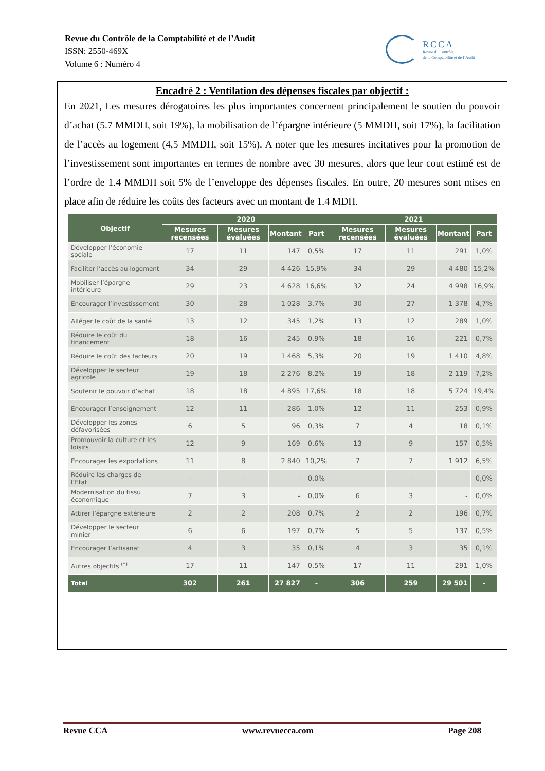Revue du Contrôle de la Comptabilité et de l’Audit
ISSN: 2550-469X
Volume 6 : Numéro 4
RCCA
Revue du Contrôle
de la Comptabilité et de l’Audit
Encadré 2 : Ventilation des dépenses fiscales par objectif :
En 2021, Les mesures dérogatoires les plus importantes concernent principalement le soutien du pouvoir d’achat (5.7 MMDH, soit 19%), la mobilisation de l’épargne intérieure (5 MMDH, soit 17%), la facilitation de l’accès au logement (4,5 MMDH, soit 15%). A noter que les mesures incitatives pour la promotion de l’investissement sont importantes en termes de nombre avec 30 mesures, alors que leur cout estimé est de l’ordre de 1.4 MMDH soit 5% de l’enveloppe des dépenses fiscales. En outre, 20 mesures sont mises en place afin de réduire les coûts des facteurs avec un montant de 1.4 MDH.
| Objectif | 2020 | | | | 2021 | | | |
| --- | --- | --- | --- | --- | --- | --- | --- | --- |
| | Mesures recensées | Mesures évaluées | Montant | Part | Mesures recensées | Mesures évaluées | Montant | Part |
| Développer l’économie sociale | 17 | 11 | 147 | 0,5% | 17 | 11 | 291 | 1,0% |
| Faciliter l’accès au logement | 34 | 29 | 4 426 | 15,9% | 34 | 29 | 4 480 | 15,2% |
| Mobiliser l’épargne intérieure | 29 | 23 | 4 628 | 16,6% | 32 | 24 | 4 998 | 16,9% |
| Encourager l’investissement | 30 | 28 | 1 028 | 3,7% | 30 | 27 | 1 378 | 4,7% |
| Alléger le coût de la santé | 13 | 12 | 345 | 1,2% | 13 | 12 | 289 | 1,0% |
| Réduire le coût du financement | 18 | 16 | 245 | 0,9% | 18 | 16 | 221 | 0,7% |
| Réduire le coût des facteurs | 20 | 19 | 1 468 | 5,3% | 20 | 19 | 1 410 | 4,8% |
| Développer le secteur agricole | 19 | 18 | 2 276 | 8,2% | 19 | 18 | 2 119 | 7,2% |
| Soutenir le pouvoir d’achat | 18 | 18 | 4 895 | 17,6% | 18 | 18 | 5 724 | 19,4% |
| Encourager l’enseignement | 12 | 11 | 286 | 1,0% | 12 | 11 | 253 | 0,9% |
| Développer les zones défavorisées | 6 | 5 | 96 | 0,3% | 7 | 4 | 18 | 0,1% |
| Promouvoir la culture et les loisirs | 12 | 9 | 169 | 0,6% | 13 | 9 | 157 | 0,5% |
| Encourager les exportations | 11 | 8 | 2 840 | 10,2% | 7 | 7 | 1 912 | 6,5% |
| Réduire les charges de l’Etat | - | - | - | 0,0% | - | - | - | 0,0% |
| Modernisation du tissu économique | 7 | 3 | - | 0,0% | 6 | 3 | - | 0,0% |
| Attirer l’épargne extérieure | 2 | 2 | 208 | 0,7% | 2 | 2 | 196 | 0,7% |
| Développer le secteur minier | 6 | 6 | 197 | 0,7% | 5 | 5 | 137 | 0,5% |
| Encourager l’artisanat | 4 | 3 | 35 | 0,1% | 4 | 3 | 35 | 0,1% |
| Autres objectifs <sup>(*)</sup> | 17 | 11 | 147 | 0,5% | 17 | 11 | 291 | 1,0% |
| Total | 302 | 261 | 27 827 | - | 306 | 259 | 29 501 | - |
Revue CCA www.revuecca.com Page 208